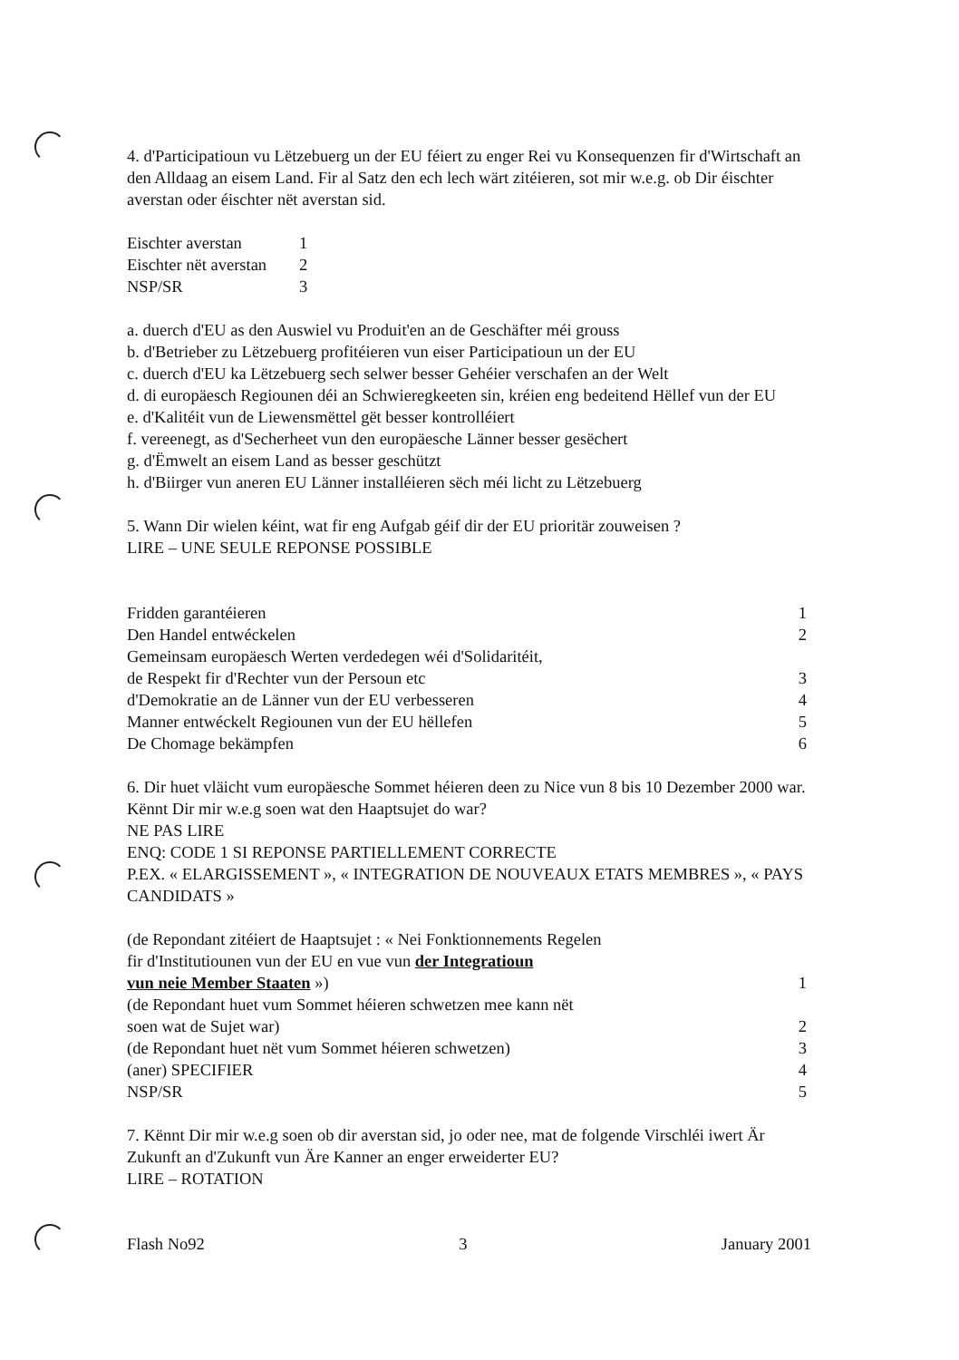4. d'Participatioun vu Lëtzebuerg un der EU féiert zu enger Rei vu Konsequenzen fir d'Wirtschaft an den Alldaag an eisem Land. Fir al Satz den ech lech wärt zitéieren, sot mir w.e.g. ob Dir éischter averstan oder éischter nët averstan sid.
Eischter averstan 1
Eischter nët averstan 2
NSP/SR 3
a. duerch d'EU as den Auswiel vu Produit'en an de Geschäfter méi grouss
b. d'Betrieber zu Lëtzebuerg profitéieren vun eiser Participatioun un der EU
c. duerch d'EU ka Lëtzebuerg sech selwer besser Gehéier verschafen an der Welt
d. di europäesch Regiounen déi an Schwieregkeeten sin, kréien eng bedeitend Hëllef vun der EU
e. d'Kalitéit vun de Liewensmëttel gët besser kontrolléiert
f. vereenegt, as d'Secherheet vun den europäesche Länner besser gesëchert
g. d'Ëmwelt an eisem Land as besser geschützt
h. d'Biirger vun aneren EU Länner installéieren sëch méi licht zu Lëtzebuerg
5. Wann Dir wielen kéint, wat fir eng Aufgab géif dir der EU prioritär zouweisen ?
LIRE – UNE SEULE REPONSE POSSIBLE
Fridden garantéieren 1
Den Handel entwéckelen 2
Gemeinsam europäesch Werten verdedegen wéi d'Solidaritéit,
de Respekt fir d'Rechter vun der Persoun etc
3
d'Demokratie an de Länner vun der EU verbesseren 4
Manner entwéckelt Regiounen vun der EU hëllefen 5
De Chomage bekämpfen 6
6. Dir huet vläicht vum europäesche Sommet héieren deen zu Nice vun 8 bis 10 Dezember 2000 war. Kënnt Dir mir w.e.g soen wat den Haaptsujet do war?
NE PAS LIRE
ENQ: CODE 1 SI REPONSE PARTIELLEMENT CORRECTE
P.EX. « ELARGISSEMENT », « INTEGRATION DE NOUVEAUX ETATS MEMBRES », « PAYS CANDIDATS »
(de Repondant zitéiert de Haaptsujet : « Nei Fonktionnements Regelen
fir d'Institutiounen vun der EU en vue vun der Integratioun
vun neie Member Staaten »)
1
(de Repondant huet vum Sommet héieren schwetzen mee kann nët
soen wat de Sujet war)
2
(de Repondant huet nët vum Sommet héieren schwetzen) 3
(aner) SPECIFIER 4
NSP/SR 5
7. Kënnt Dir mir w.e.g soen ob dir averstan sid, jo oder nee, mat de folgende Virschléi iwert Är Zukunft an d'Zukunft vun Äre Kanner an enger erweiderter EU?
LIRE – ROTATION
Flash No92 3 January 2001